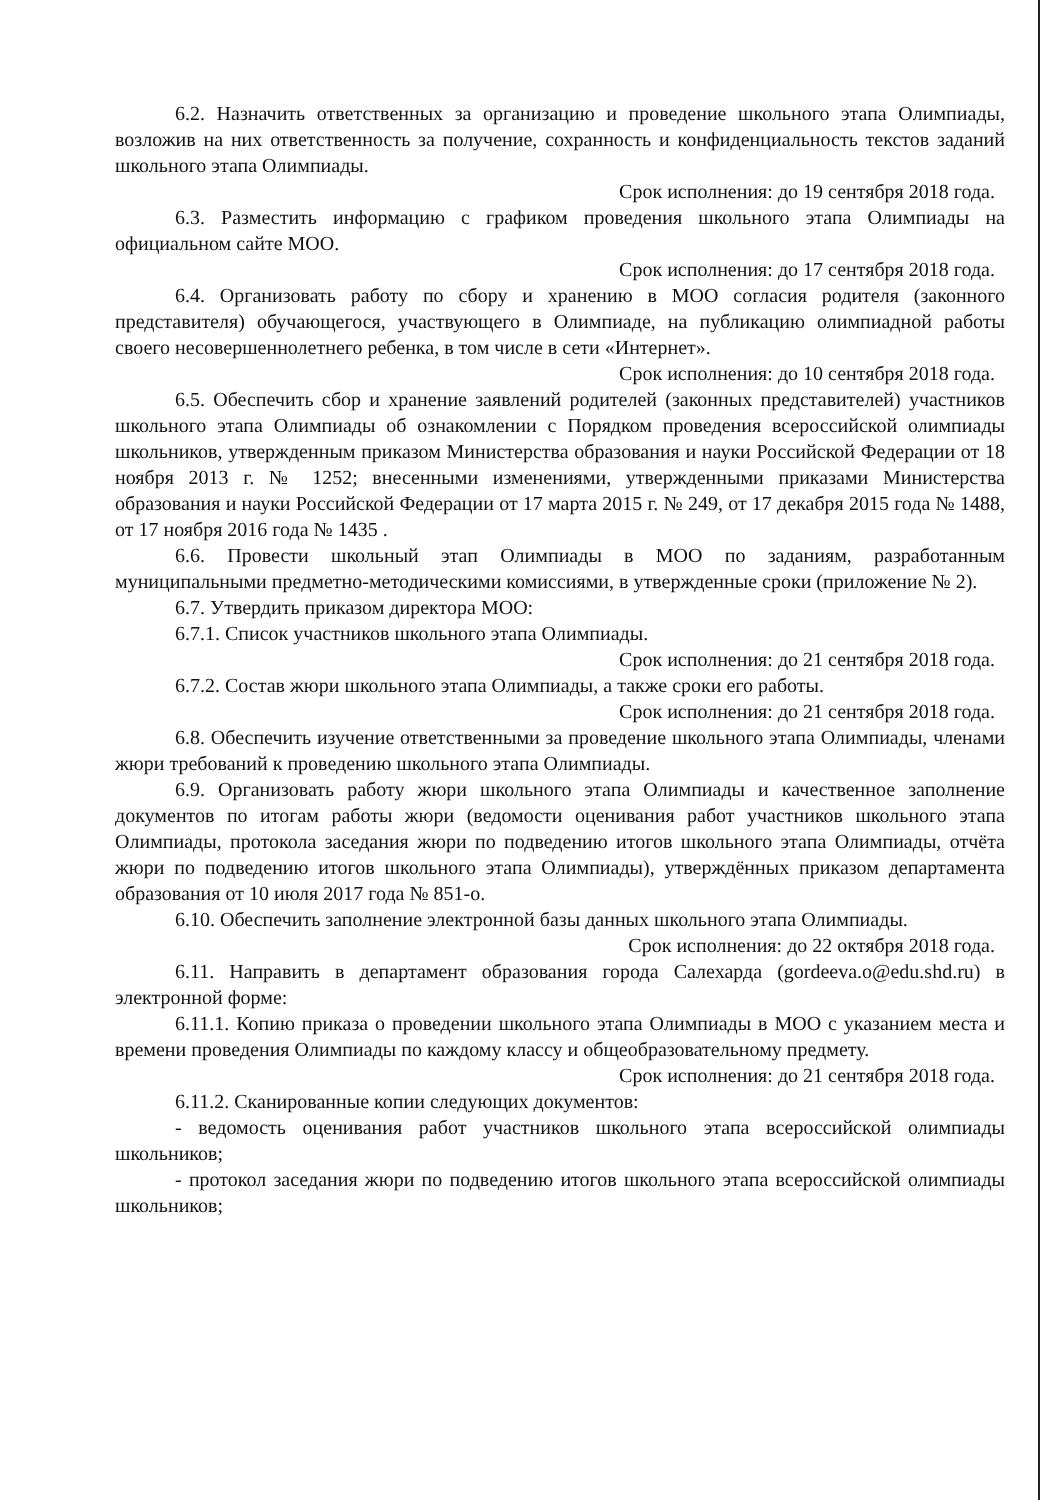6.2. Назначить ответственных за организацию и проведение школьного этапа Олимпиады, возложив на них ответственность за получение, сохранность и конфиденциальность текстов заданий школьного этапа Олимпиады.
Срок исполнения: до 19 сентября 2018 года.
6.3. Разместить информацию с графиком проведения школьного этапа Олимпиады на официальном сайте МОО.
Срок исполнения: до 17 сентября 2018 года.
6.4. Организовать работу по сбору и хранению в МОО согласия родителя (законного представителя) обучающегося, участвующего в Олимпиаде, на публикацию олимпиадной работы своего несовершеннолетнего ребенка, в том числе в сети «Интернет».
Срок исполнения: до 10 сентября 2018 года.
6.5. Обеспечить сбор и хранение заявлений родителей (законных представителей) участников школьного этапа Олимпиады об ознакомлении с Порядком проведения всероссийской олимпиады школьников, утвержденным приказом Министерства образования и науки Российской Федерации от 18 ноября 2013 г. № 1252; внесенными изменениями, утвержденными приказами Министерства образования и науки Российской Федерации от 17 марта 2015 г. № 249, от 17 декабря 2015 года № 1488, от 17 ноября 2016 года № 1435 .
6.6. Провести школьный этап Олимпиады в МОО по заданиям, разработанным муниципальными предметно-методическими комиссиями, в утвержденные сроки (приложение № 2).
6.7. Утвердить приказом директора МОО:
6.7.1. Список участников школьного этапа Олимпиады.
Срок исполнения: до 21 сентября 2018 года.
6.7.2. Состав жюри школьного этапа Олимпиады, а также сроки его работы.
Срок исполнения: до 21 сентября 2018 года.
6.8. Обеспечить изучение ответственными за проведение школьного этапа Олимпиады, членами жюри требований к проведению школьного этапа Олимпиады.
6.9. Организовать работу жюри школьного этапа Олимпиады и качественное заполнение документов по итогам работы жюри (ведомости оценивания работ участников школьного этапа Олимпиады, протокола заседания жюри по подведению итогов школьного этапа Олимпиады, отчёта жюри по подведению итогов школьного этапа Олимпиады), утверждённых приказом департамента образования от 10 июля 2017 года № 851-о.
6.10. Обеспечить заполнение электронной базы данных школьного этапа Олимпиады.
Срок исполнения: до 22 октября 2018 года.
6.11. Направить в департамент образования города Салехарда (gordeeva.o@edu.shd.ru) в электронной форме:
6.11.1. Копию приказа о проведении школьного этапа Олимпиады в МОО с указанием места и времени проведения Олимпиады по каждому классу и общеобразовательному предмету.
Срок исполнения: до 21 сентября 2018 года.
6.11.2. Сканированные копии следующих документов:
- ведомость оценивания работ участников школьного этапа всероссийской олимпиады школьников;
- протокол заседания жюри по подведению итогов школьного этапа всероссийской олимпиады школьников;